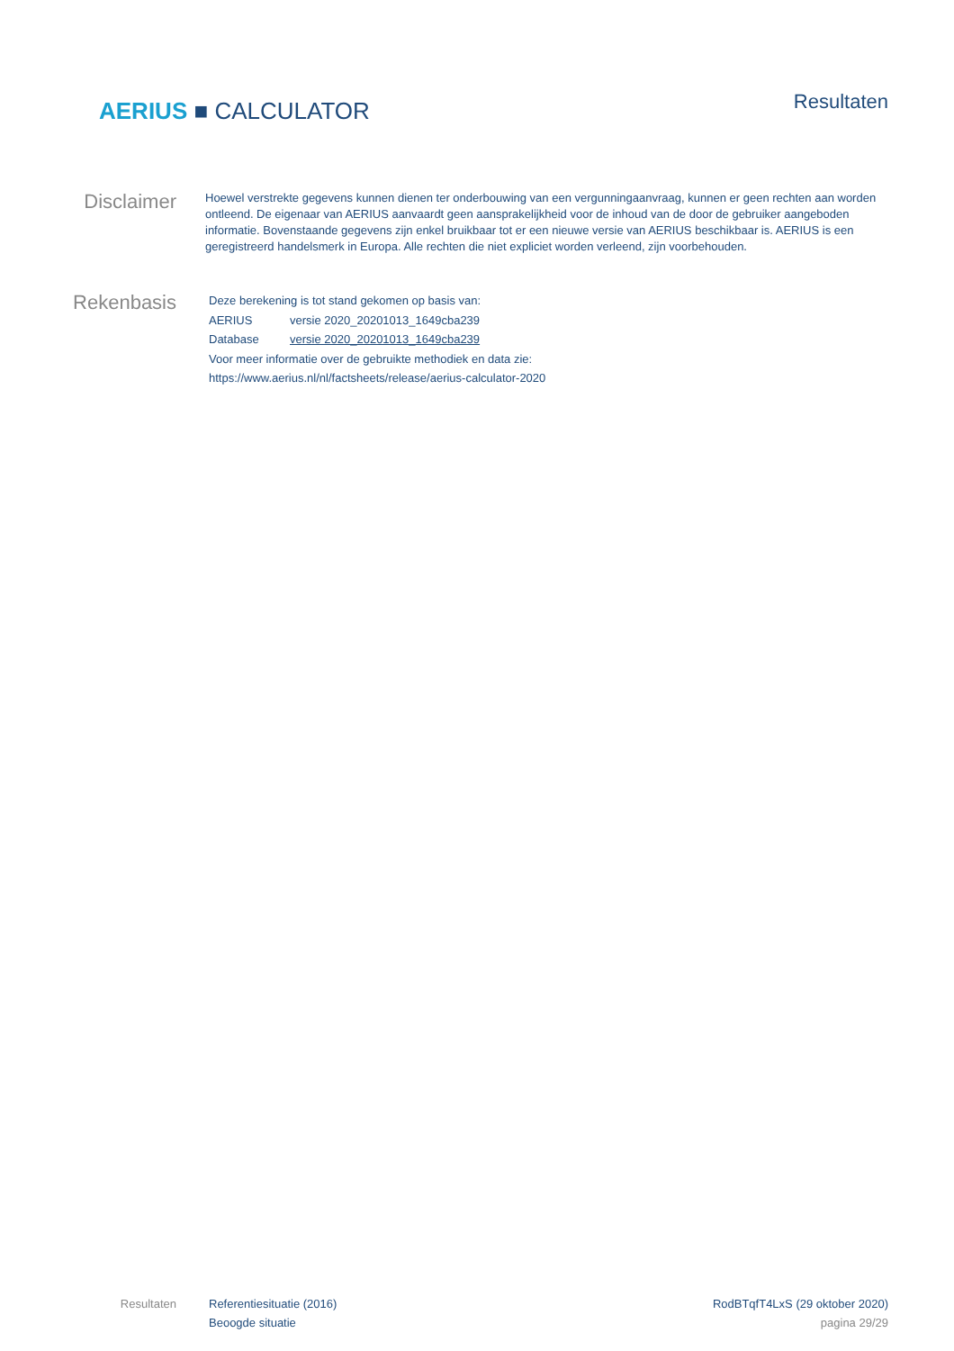AERIUS ■ CALCULATOR
Resultaten
Disclaimer
Hoewel verstrekte gegevens kunnen dienen ter onderbouwing van een vergunningaanvraag, kunnen er geen rechten aan worden ontleend. De eigenaar van AERIUS aanvaardt geen aansprakelijkheid voor de inhoud van de door de gebruiker aangeboden informatie. Bovenstaande gegevens zijn enkel bruikbaar tot er een nieuwe versie van AERIUS beschikbaar is. AERIUS is een geregistreerd handelsmerk in Europa. Alle rechten die niet expliciet worden verleend, zijn voorbehouden.
Rekenbasis
Deze berekening is tot stand gekomen op basis van:
AERIUS versie 2020_20201013_1649cba239
Database versie 2020_20201013_1649cba239
Voor meer informatie over de gebruikte methodiek en data zie:
https://www.aerius.nl/nl/factsheets/release/aerius-calculator-2020
Resultaten Referentiesituatie (2016)
Beoogde situatie
RodBTqfT4LxS (29 oktober 2020)
pagina 29/29